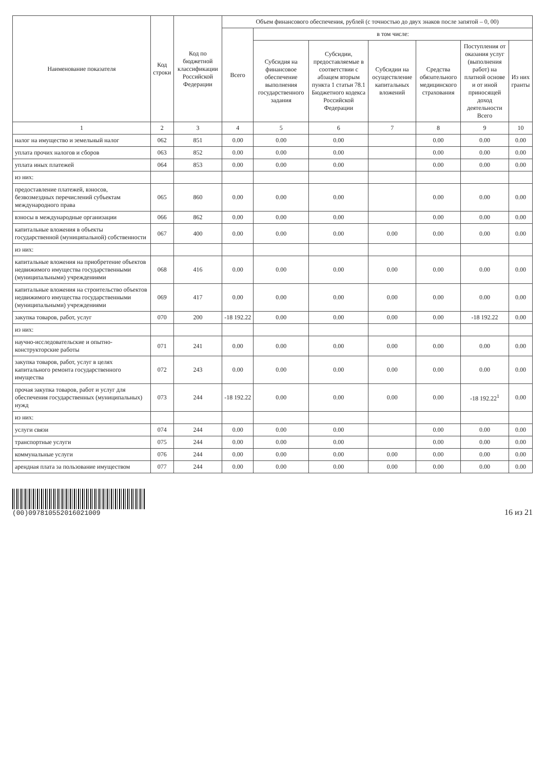| Наименование показателя | Код строки | Код по бюджетной классификации Российской Федерации | Объем финансового обеспечения, рублей (с точностью до двух знаков после запятой – 0, 00) | | | | | | |
| --- | --- | --- | --- | --- | --- | --- | --- | --- | --- |
| | | | Всего | в том числе: | | | | | |
| | | | | Субсидия на финансовое обеспечение выполнения государственного задания | Субсидии, предоставляемые в соответствии с абзацем вторым пункта 1 статьи 78.1 Бюджетного кодекса Российской Федерации | Субсидии на осуществление капитальных вложений | Средства обязательного медицинского страхования | Поступления от оказания услуг (выполнения работ) на платной основе и от иной приносящей доход деятельности Всего | Из них гранты |
| 1 | 2 | 3 | 4 | 5 | 6 | 7 | 8 | 9 | 10 |
| налог на имущество и земельный налог | 062 | 851 | 0.00 | 0.00 | 0.00 | | 0.00 | 0.00 | 0.00 |
| уплата прочих налогов и сборов | 063 | 852 | 0.00 | 0.00 | 0.00 | | 0.00 | 0.00 | 0.00 |
| уплата иных платежей | 064 | 853 | 0.00 | 0.00 | 0.00 | | 0.00 | 0.00 | 0.00 |
| из них: | | | | | | | | | |
| предоставление платежей, взносов, безвозмездных перечислений субъектам международного права | 065 | 860 | 0.00 | 0.00 | 0.00 | | 0.00 | 0.00 | 0.00 |
| взносы в международные организации | 066 | 862 | 0.00 | 0.00 | 0.00 | | 0.00 | 0.00 | 0.00 |
| капитальные вложения в объекты государственной (муниципальной) собственности | 067 | 400 | 0.00 | 0.00 | 0.00 | 0.00 | 0.00 | 0.00 | 0.00 |
| из них: | | | | | | | | | |
| капитальные вложения на приобретение объектов недвижимого имущества государственными (муниципальными) учреждениями | 068 | 416 | 0.00 | 0.00 | 0.00 | 0.00 | 0.00 | 0.00 | 0.00 |
| капитальные вложения на строительство объектов недвижимого имущества государственными (муниципальными) учреждениями | 069 | 417 | 0.00 | 0.00 | 0.00 | 0.00 | 0.00 | 0.00 | 0.00 |
| закупка товаров, работ, услуг | 070 | 200 | -18 192.22 | 0.00 | 0.00 | 0.00 | 0.00 | -18 192.22 | 0.00 |
| из них: | | | | | | | | | |
| научно-исследовательские и опытно-конструкторские работы | 071 | 241 | 0.00 | 0.00 | 0.00 | 0.00 | 0.00 | 0.00 | 0.00 |
| закупка товаров, работ, услуг в целях капитального ремонта государственного имущества | 072 | 243 | 0.00 | 0.00 | 0.00 | 0.00 | 0.00 | 0.00 | 0.00 |
| прочая закупка товаров, работ и услуг для обеспечения государственных (муниципальных) нужд | 073 | 244 | -18 192.22 | 0.00 | 0.00 | 0.00 | 0.00 | -18 192.22<sup>1</sup> | 0.00 |
| из них: | | | | | | | | | |
| услуги связи | 074 | 244 | 0.00 | 0.00 | 0.00 | | 0.00 | 0.00 | 0.00 |
| транспортные услуги | 075 | 244 | 0.00 | 0.00 | 0.00 | | 0.00 | 0.00 | 0.00 |
| коммунальные услуги | 076 | 244 | 0.00 | 0.00 | 0.00 | 0.00 | 0.00 | 0.00 | 0.00 |
| арендная плата за пользование имуществом | 077 | 244 | 0.00 | 0.00 | 0.00 | 0.00 | 0.00 | 0.00 | 0.00 |
(00)0978105520160210​09
16 из 21